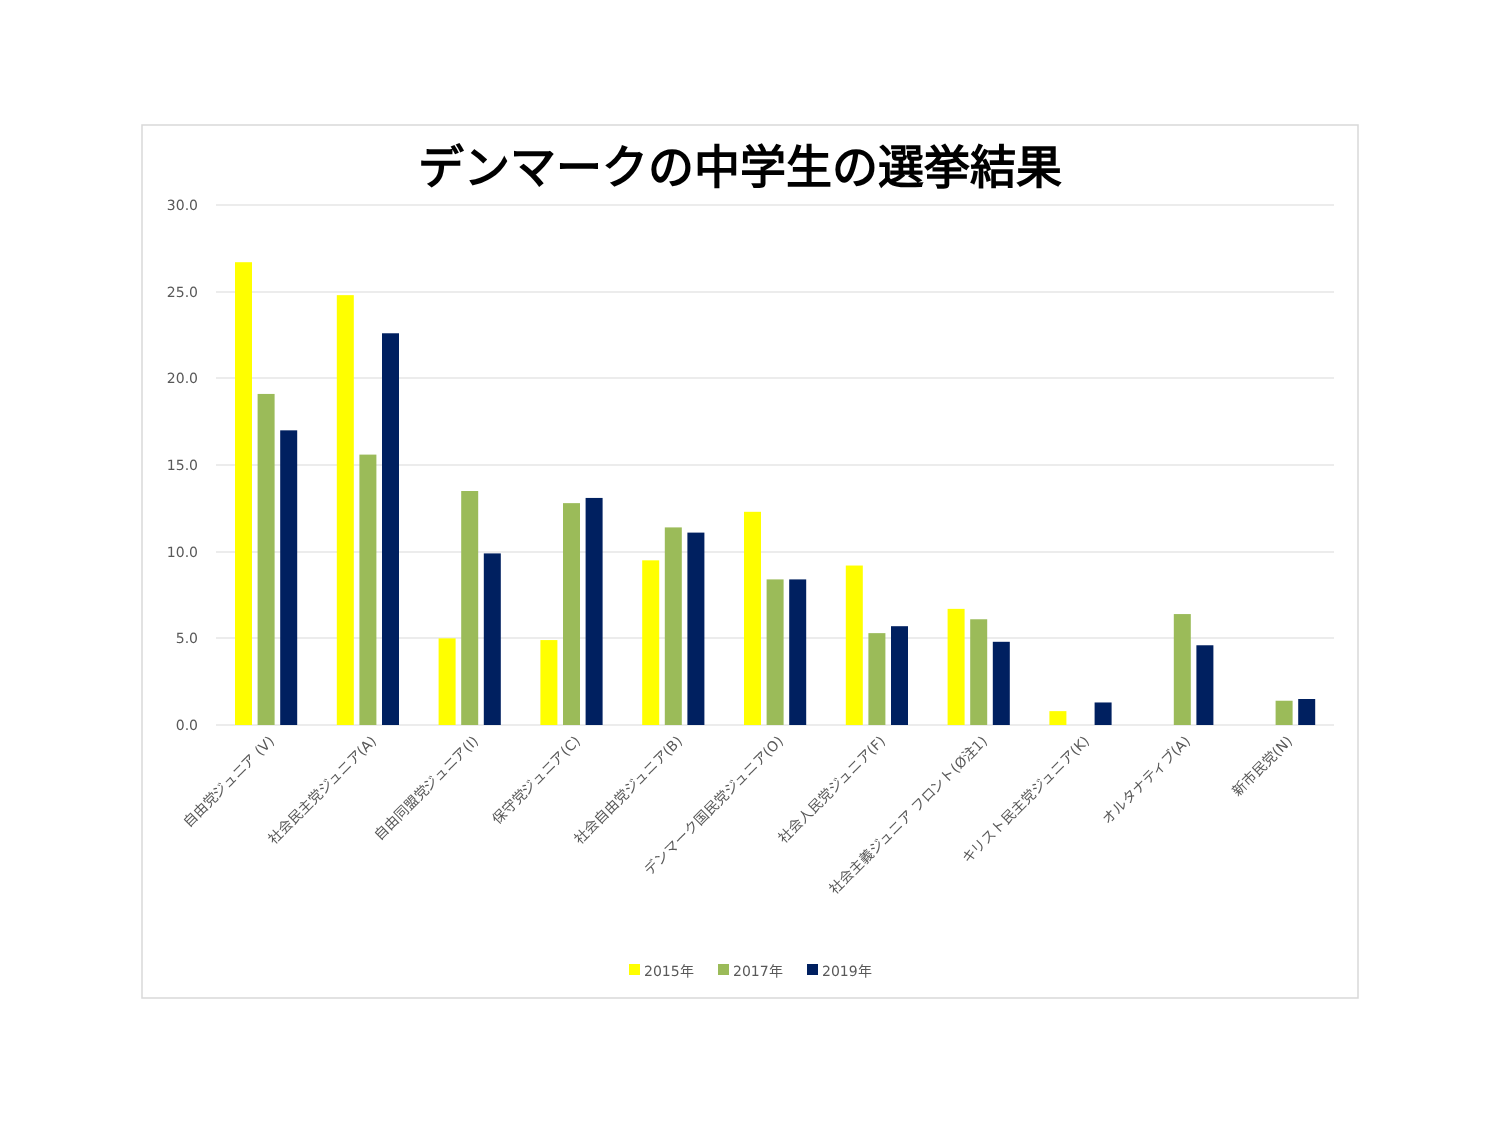デンマークの中学生の選挙結果
30.0
25.0
20.0
15.0
10.0
5.0
0.0
自由党ジュニア (V)
社会民主党ジュニア(A)
自由同盟党ジュニア(I)
保守党ジュニア(C)
社会自由党ジュニア(B)
デンマーク国民党ジュニア(O)
社会人民党ジュニア(F)
社会主義ジュニア フロント(Ø注1)
キリスト民主党ジュニア(K)
オルタナティブ(A)
新市民党(N)
2015年
2017年
2019年